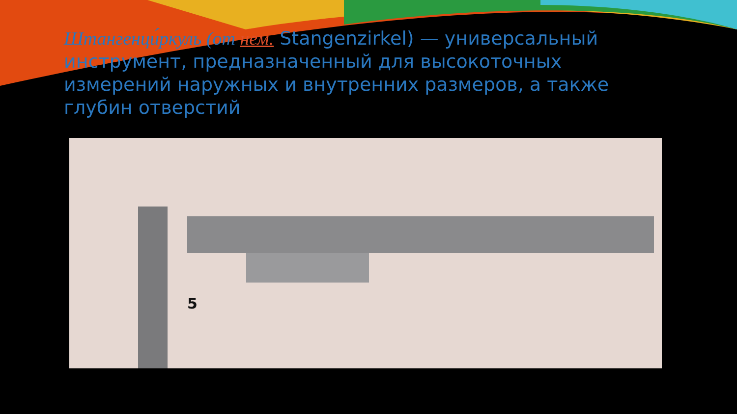Штангенци́ркуль (от нем. Stangenzirkel) — универсальный инструмент, предназначенный для высокоточных измерений наружных и внутренних размеров, а также глубин отверстий
5